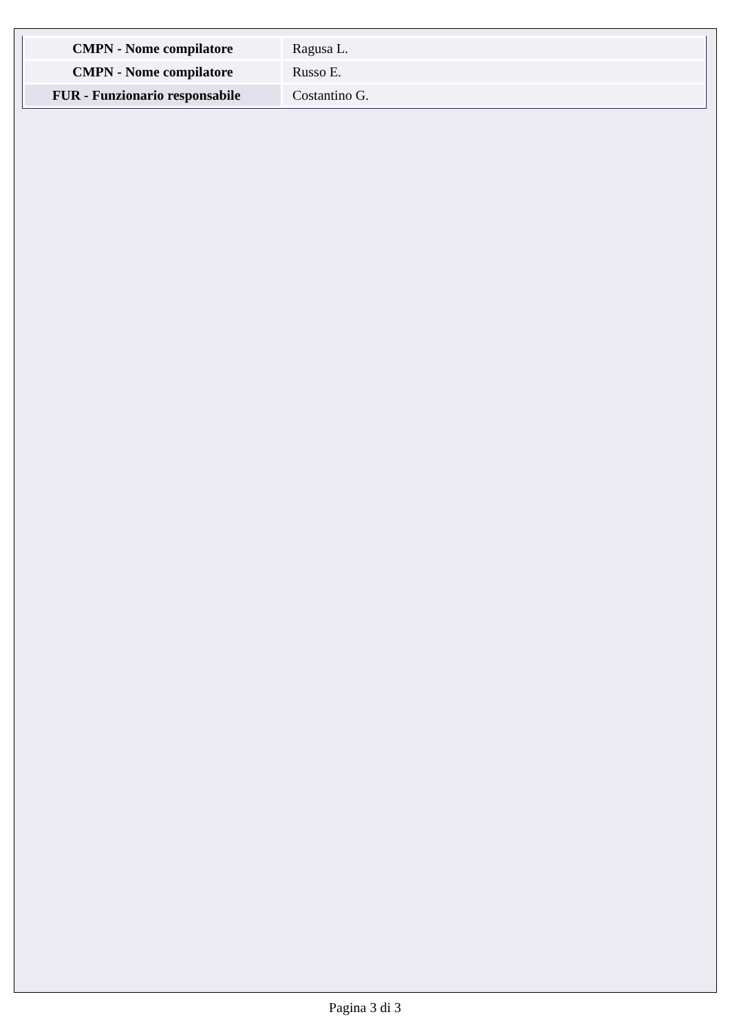| CMPN - Nome compilatore | Ragusa L. |
| CMPN - Nome compilatore | Russo E. |
| FUR - Funzionario responsabile | Costantino G. |
Pagina 3 di 3